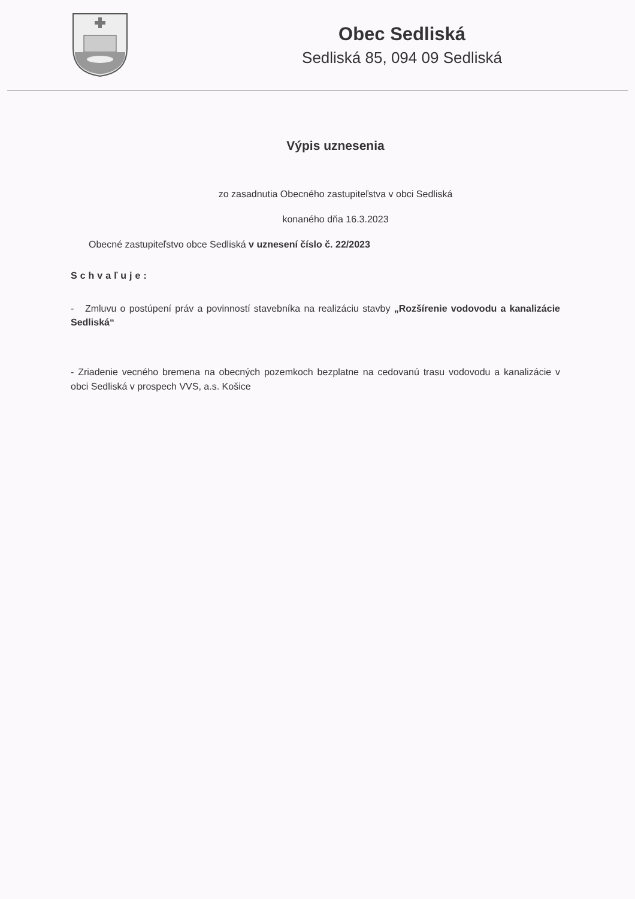Obec Sedliská
Sedliská 85, 094 09 Sedliská
Výpis uznesenia
zo zasadnutia Obecného zastupiteľstva v obci Sedliská
konaného dňa 16.3.2023
Obecné zastupiteľstvo obce Sedliská v uznesení číslo č. 22/2023
Schvaľuje:
- Zmluvu o postúpení práv a povinností stavebníka na realizáciu stavby „Rozšírenie vodovodu a kanalizácie Sedliská“
- Zriadenie vecného bremena na obecných pozemkoch bezplatne na cedovanú trasu vodovodu a kanalizácie v obci Sedliská v prospech VVS, a.s. Košice